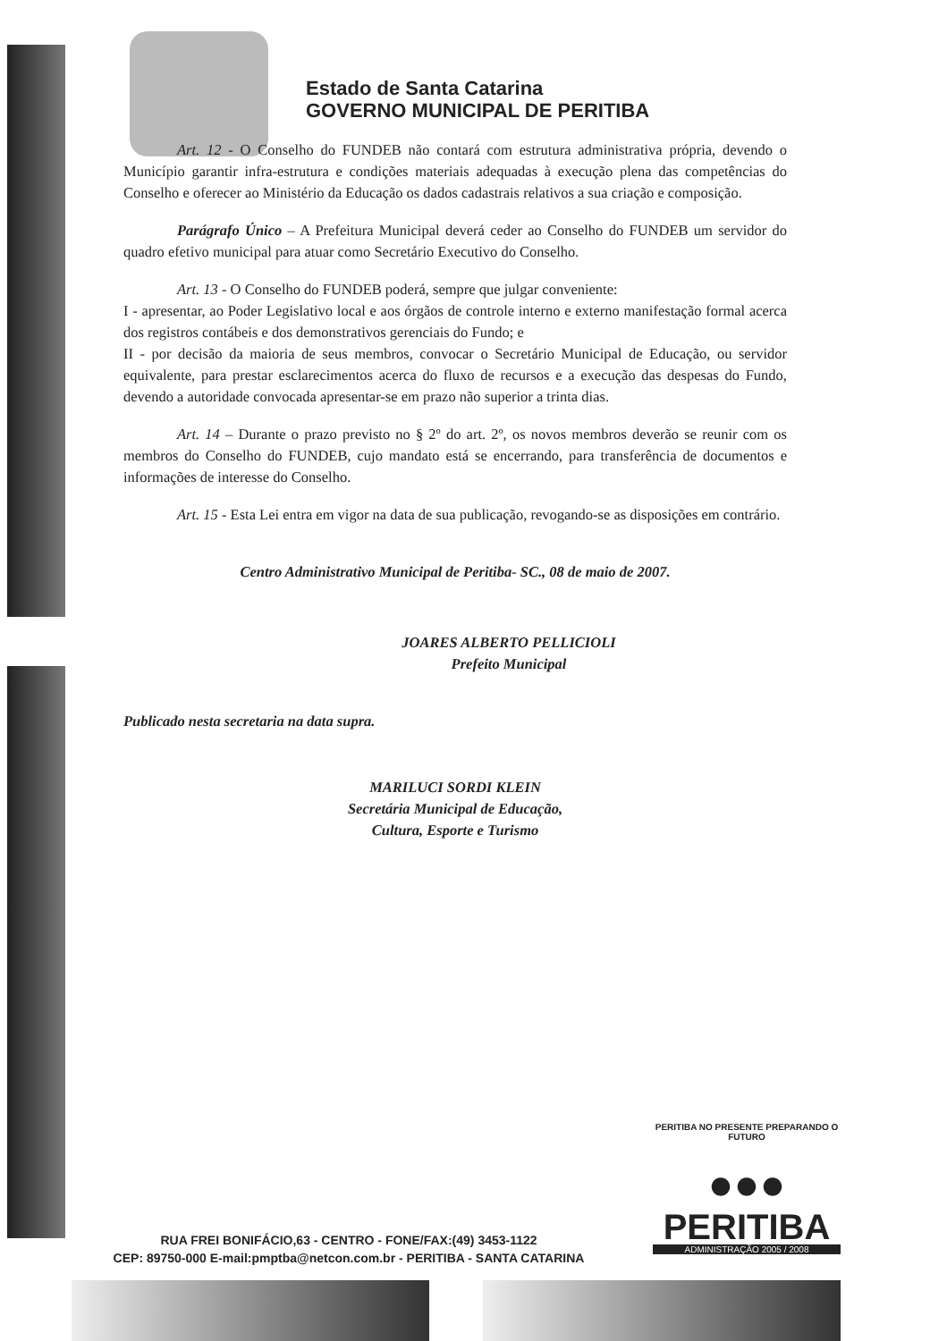Estado de Santa Catarina
GOVERNO MUNICIPAL DE PERITIBA
Art. 12 - O Conselho do FUNDEB não contará com estrutura administrativa própria, devendo o Município garantir infra-estrutura e condições materiais adequadas à execução plena das competências do Conselho e oferecer ao Ministério da Educação os dados cadastrais relativos a sua criação e composição.
Parágrafo Único – A Prefeitura Municipal deverá ceder ao Conselho do FUNDEB um servidor do quadro efetivo municipal para atuar como Secretário Executivo do Conselho.
Art. 13 - O Conselho do FUNDEB poderá, sempre que julgar conveniente:
I - apresentar, ao Poder Legislativo local e aos órgãos de controle interno e externo manifestação formal acerca dos registros contábeis e dos demonstrativos gerenciais do Fundo; e
II - por decisão da maioria de seus membros, convocar o Secretário Municipal de Educação, ou servidor equivalente, para prestar esclarecimentos acerca do fluxo de recursos e a execução das despesas do Fundo, devendo a autoridade convocada apresentar-se em prazo não superior a trinta dias.
Art. 14 – Durante o prazo previsto no § 2º do art. 2º, os novos membros deverão se reunir com os membros do Conselho do FUNDEB, cujo mandato está se encerrando, para transferência de documentos e informações de interesse do Conselho.
Art. 15 - Esta Lei entra em vigor na data de sua publicação, revogando-se as disposições em contrário.
Centro Administrativo Municipal de Peritiba- SC., 08 de maio de 2007.
JOARES ALBERTO PELLICIOLI
Prefeito Municipal
Publicado nesta secretaria na data supra.
MARILUCI SORDI KLEIN
Secretária Municipal de Educação,
Cultura, Esporte e Turismo
RUA FREI BONIFÁCIO,63 - CENTRO - FONE/FAX:(49) 3453-1122
CEP: 89750-000 E-mail:pmptba@netcon.com.br - PERITIBA - SANTA CATARINA
PERITIBA NO PRESENTE PREPARANDO O FUTURO
●●●
PERITIBA
ADMINISTRAÇÃO 2005 / 2008